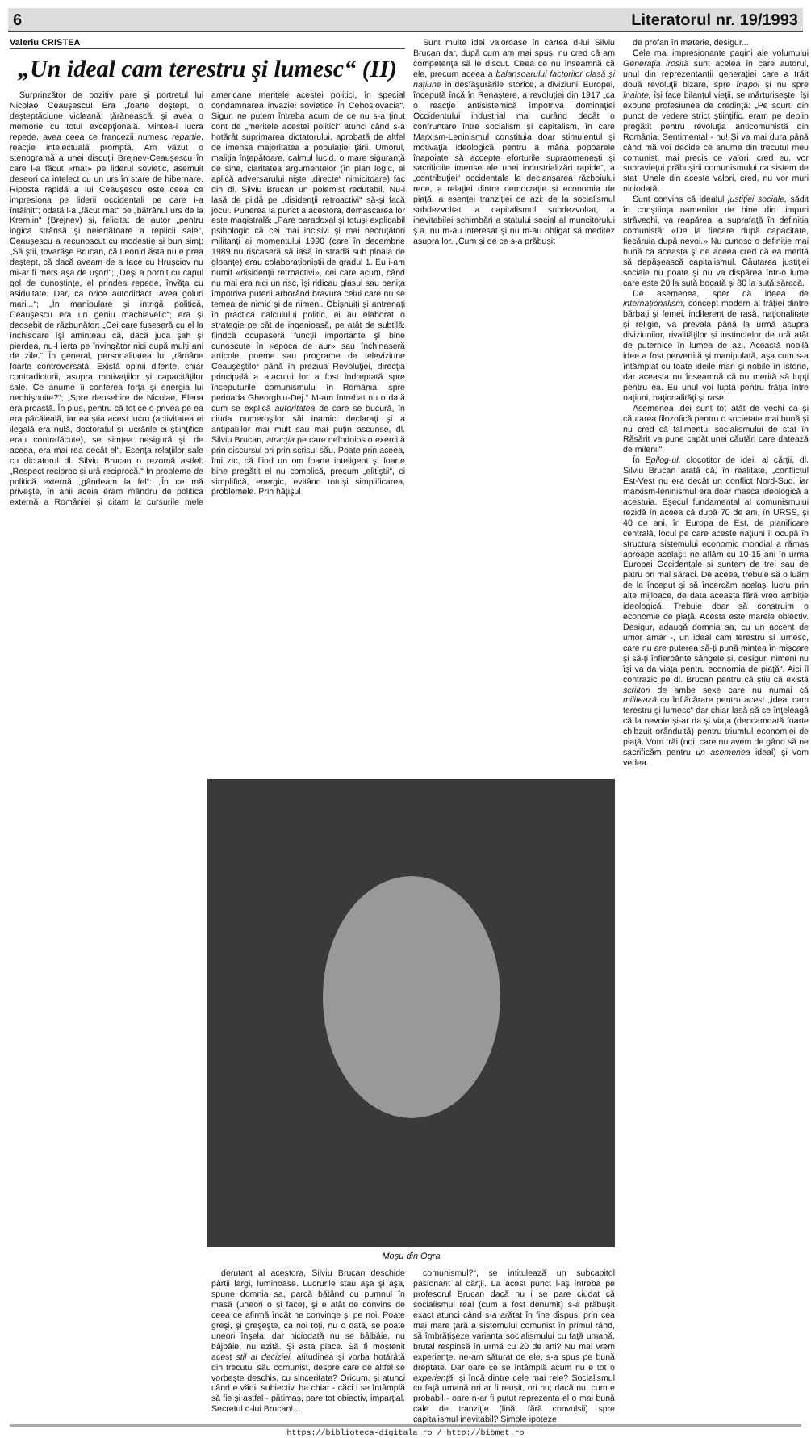6 Literatorul nr. 19/1993
Valeriu CRISTEA
„Un ideal cam terestru şi lumesc“ (II)
Surprinzător de pozitiv pare şi portretul lui Nicolae Ceauşescu! Era „foarte deştept, o deşteptăciune vicleană, ţărănească, şi avea o memorie cu totul excepţională. Mintea-i lucra repede, avea ceea ce francezii numesc repartie, reacţie intelectuală promptă. Am văzut o stenogramă a unei discuţii Brejnev-Ceauşescu în care l-a făcut «mat» pe liderul sovietic, asemuit deseori ca intelect cu un urs în stare de hibernare. Riposta rapidă a lui Ceauşescu este ceea ce impresiona pe liderii occidentali pe care i-a întâlnit“; odată l-a „făcut mat“ pe „bătrânul urs de la Kremlin“ (Brejnev) şi, felicitat de autor „pentru logica strânsă şi neiertătoare a replicii sale“, Ceauşescu a recunoscut cu modestie şi bun simţ: „Să ştii, tovarăşe Brucan, că Leonid ăsta nu e prea deştept, că dacă aveam de a face cu Hruşciov nu mi-ar fi mers aşa de uşor!“; „Deşi a pornit cu capul gol de cunoştinţe, el prindea repede, învăţa cu asiduitate. Dar, ca orice autodidact, avea goluri mari...“; „În manipulare şi intrigă politică, Ceauşescu era un geniu machiavelic“; era şi deosebit de răzbunător: „Cei care fuseseră cu el la închisoare îşi aminteau că, dacă juca şah şi pierdea, nu-l ierta pe învingător nici după mulţi ani de zile.“ În general, personalitatea lui „rămâne foarte controversată. Există opinii diferite, chiar contradictorii, asupra motivaţiilor şi capacităţilor sale. Ce anume îi conferea forţa şi energia lui neobişnuite?“; „Spre deosebire de Nicolae, Elena era proastă. În plus, pentru că tot ce o privea pe ea era păcăleală, iar ea ştia acest lucru (activitatea ei ilegală era nulă, doctoratul şi lucrările ei ştiinţifice erau contrafăcute), se simţea nesigură şi, de aceea, era mai rea decât el“. Esenţa relaţiilor sale cu dictatorul dl. Silviu Brucan o rezumă astfel: „Respect reciproc şi ură reciprocă.“ În probleme de politică externă „gândeam la fel“: „În ce mă priveşte, în anii aceia eram mândru de politica externă a României şi citam la cursurile mele americane meritele acestei politici, în special condamnarea invaziei sovietice în Cehoslovacia“. Sigur, ne putem întreba acum de ce nu s-a ţinut cont de „meritele acestei politici“ atunci când s-a hotărât suprimarea dictatorului, aprobată de altfel de imensa majoritatea a populaţiei ţării. Umorul, maliţia înţepătoare, calmul lucid, o mare siguranţă de sine, claritatea argumentelor (în plan logic, el aplică adversarului nişte „directe“ nimicitoare) fac din dl. Silviu Brucan un polemist redutabil. Nu-i lasă de pildă pe „disidenţii retroactivi“ să-şi facă jocul. Punerea la punct a acestora, demascarea lor este magistrală: „Pare paradoxal şi totuşi explicabil psihologic că cei mai incisivi şi mai necruţători militanţi ai momentului 1990 (care în decembrie 1989 nu riscaseră să iasă în stradă sub ploaia de gloanţe) erau colaboraţioniştii de gradul 1. Eu i-am numit «disidenţii retroactivi», cei care acum, când nu mai era nici un risc, îşi ridicau glasul sau peniţa împotriva puterii arborând bravura celui care nu se temea de nimic şi de nimeni. Obişnuiţi şi antrenaţi în practica calculului politic, ei au elaborat o strategie pe cât de ingenioasă, pe atât de subtilă: fiindcă ocupaseră funcţii importante şi bine cunoscute în «epoca de aur» sau închinaseră articole, poeme sau programe de televiziune Ceauşeştilor până în preziua Revoluţiei, direcţia principală a atacului lor a fost îndreptată spre începuturile comunismului în România, spre perioada Gheorghiu-Dej.“ M-am întrebat nu o dată cum se explică autoritatea de care se bucură, în ciuda numeroşilor săi inamici declaraţi şi a antipatiilor mai mult sau mai puţin ascunse, dl. Silviu Brucan, atracţia pe care neîndoios o exercită prin discursul ori prin scrisul său. Poate prin aceea, îmi zic, că fiind un om foarte inteligent şi foarte bine pregătit el nu complică, precum „elitiştii“, ci simplifică, energic, evitând totuşi simplificarea, problemele. Prin hăţişul
Sunt multe idei valoroase în cartea d-lui Silviu Brucan dar, după cum am mai spus, nu cred că am competenţa să le discut. Ceea ce nu înseamnă că ele, precum aceea a balansoarului factorilor clasă şi naţiune în desfăşurările istorice, a diviziunii Europei, începută încă în Renaştere, a revoluţiei din 1917 „ca o reacţie antisistemică împotriva dominaţiei Occidentului industrial mai curând decât o confruntare între socialism şi capitalism, în care Marxism-Leninismul constituia doar stimulentul şi motivaţia ideologică pentru a mâna popoarele înapoiate să accepte eforturile supraomeneşti şi sacrificiile imense ale unei industrializări rapide“, a „contribuţiei“ occidentale la declanşarea războiului rece, a relaţiei dintre democraţie şi economia de piaţă, a esenţei tranziţiei de azi: de la socialismul subdezvoltat la capitalismul subdezvoltat, a inevitabilei schimbări a statului social al muncitorului ş.a. nu m-au interesat şi nu m-au obligat să meditez asupra lor. „Cum şi de ce s-a prăbuşit
de profan în materie, desigur...
Cele mai impresionante pagini ale volumului Generaţia irosită sunt acelea în care autorul, unul din reprezentanţii generaţiei care a trăit două revoluţii bizare, spre înapoi şi nu spre înainte, îşi face bilanţul vieţii, se mărturiseşte, îşi expune profesiunea de credinţă: „Pe scurt, din punct de vedere strict ştiinţific, eram pe deplin pregătit pentru revoluţia anticomunistă din România. Sentimental - nu! Şi va mai dura până când mă voi decide ce anume din trecutul meu comunist, mai precis ce valori, cred eu, vor supravieţui prăbuşirii comunismului ca sistem de stat. Unele din aceste valori, cred, nu vor muri niciodată.
Sunt convins că idealul justiţiei sociale, sădit în conştiinţa oamenilor de bine din timpuri străvechi, va reapărea la suprafaţă în definiţia comunistă: «De la fiecare după capacitate, fiecăruia după nevoi.» Nu cunosc o definiţie mai bună ca aceasta şi de aceea cred că ea merită să depăşească capitalismul. Căutarea justiţiei sociale nu poate şi nu va dispărea într-o lume care este 20 la sută bogată şi 80 la sută săracă.
De asemenea, sper că ideea de internaţionalism, concept modern al frăţiei dintre bărbaţi şi femei, indiferent de rasă, naţionalitate şi religie, va prevala până la urmă asupra diviziunilor, rivalităţilor şi instinctelor de ură atât de puternice în lumea de azi. Această nobilă idee a fost pervertită şi manipulată, aşa cum s-a întâmplat cu toate ideile mari şi nobile în istorie, dar aceasta nu înseamnă că nu merită să lupţi pentru ea. Eu unul voi lupta pentru frăţia între naţiuni, naţionalităţi şi rase.
Asemenea idei sunt tot atât de vechi ca şi căutarea filozofică pentru o societate mai bună şi nu cred că falimentul socialismului de stat în Răsărit va pune capăt unei căutări care datează de milenii“.
În Epilog-ul, clocotitor de idei, al cărţii, dl. Silviu Brucan arată că, în realitate, „conflictul Est-Vest nu era decât un conflict Nord-Sud, iar marxism-leninismul era doar masca ideologică a acestuia. Eşecul fundamental al comunismului rezidă în aceea că după 70 de ani, în URSS, şi 40 de ani, în Europa de Est, de planificare centrală, locul pe care aceste naţiuni îl ocupă în structura sistemului economic mondial a rămas aproape acelaşi: ne aflăm cu 10-15 ani în urma Europei Occidentale şi suntem de trei sau de patru ori mai săraci. De aceea, trebuie să o luăm de la început şi să încercăm acelaşi lucru prin alte mijloace, de data aceasta fără vreo ambiţie ideologică. Trebuie doar să construim o economie de piaţă. Acesta este marele obiectiv. Desigur, adaugă domnia sa, cu un accent de umor amar -, un ideal cam terestru şi lumesc, care nu are puterea să-ţi pună mintea în mişcare şi să-ţi înfierbânte sângele şi, desigur, nimeni nu îşi va da viaţa pentru economia de piaţă“. Aici îl contrazic pe dl. Brucan pentru că ştiu că există scriitori de ambe sexe care nu numai că militează cu înflăcărare pentru acest „ideal cam terestru şi lumesc“ dar chiar lasă să se înţeleagă că la nevoie şi-ar da şi viaţa (deocamdată foarte chibzuit orânduită) pentru triumful economiei de piaţă. Vom trăi (noi, care nu avem de gând să ne sacrificăm pentru un asemenea ideal) şi vom vedea.
Moşu din Ogra
derutant al acestora, Silviu Brucan deschide pârtii largi, luminoase. Lucrurile stau aşa şi aşa, spune domnia sa, parcă bătând cu pumnul în masă (uneori o şi face), şi e atât de convins de ceea ce afirmă încât ne convinge şi pe noi. Poate greşi, şi greşeşte, ca noi toţi, nu o dată, se poate uneori înşela, dar niciodată nu se bâlbâie, nu bâjbâie, nu ezită. Şi asta place. Să fi moştenit acest stil al deciziei, atitudinea şi vorba hotărâtă din trecutul său comunist, despre care de altfel se vorbeşte deschis, cu sinceritate? Oricum, şi atunci când e vădit subiectiv, ba chiar - căci i se întâmplă să fie şi astfel - pătimaş, pare tot obiectiv, imparţial. Secretul d-lui Brucan!...
comunismul?“, se intitulează un subcapitol pasionant al cărţii. La acest punct l-aş întreba pe profesorul Brucan dacă nu i se pare ciudat că socialismul real (cum a fost denumit) s-a prăbuşit exact atunci când s-a arătat în fine dispus, prin cea mai mare ţară a sistemului comunist în primul rând, să îmbrăţişeze varianta socialismului cu faţă umană, brutal respinsă în urmă cu 20 de ani? Nu mai vrem experienţe, ne-am săturat de ele, s-a spus pe bună dreptate. Dar oare ce se întâmplă acum nu e tot o experienţă, şi încă dintre cele mai rele? Socialismul cu faţă umană ori ar fi reuşit, ori nu; dacă nu, cum e probabil - oare n-ar fi putut reprezenta el o mai bună cale de tranziţie (lină, fără convulsii) spre capitalismul inevitabil? Simple ipoteze
https://biblioteca-digitala.ro / http://bibmet.ro